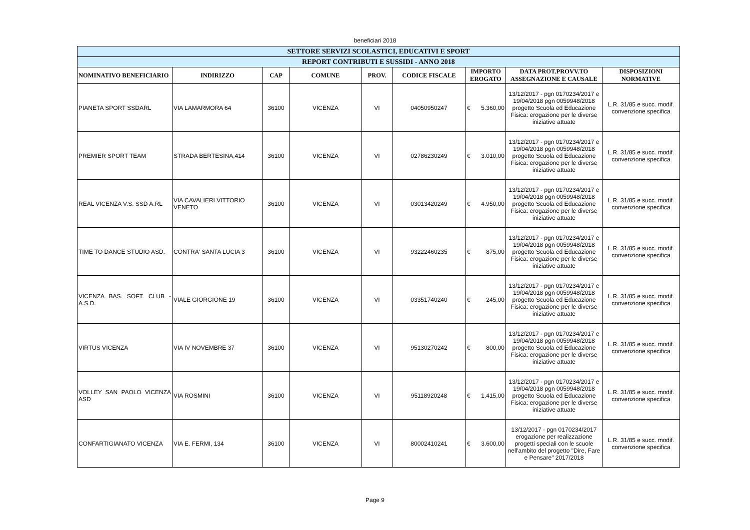beneficiari 2018
| SETTORE SERVIZI SCOLASTICI, EDUCATIVI E SPORT | | | | | | | | | |
| --- | --- | --- | --- | --- | --- | --- | --- | --- | --- |
| REPORT CONTRIBUTI E SUSSIDI - ANNO 2018 | | | | | | | | | |
| NOMINATIVO BENEFICIARIO | INDIRIZZO | CAP | COMUNE | PROV. | CODICE FISCALE | IMPORTO EROGATO | | DATA PROT.PROVV.TO ASSEGNAZIONE E CAUSALE | DISPOSIZIONI NORMATIVE |
| PIANETA SPORT SSDARL | VIA LAMARMORA 64 | 36100 | VICENZA | VI | 04050950247 | € | 5.360,00 | 13/12/2017 - pgn 0170234/2017 e 19/04/2018 pgn 0059948/2018 progetto Scuola ed Educazione Fisica: erogazione per le diverse iniziative attuate | L.R. 31/85 e succ. modif. convenzione specifica |
| PREMIER SPORT TEAM | STRADA BERTESINA,414 | 36100 | VICENZA | VI | 02786230249 | € | 3.010,00 | 13/12/2017 - pgn 0170234/2017 e 19/04/2018 pgn 0059948/2018 progetto Scuola ed Educazione Fisica: erogazione per le diverse iniziative attuate | L.R. 31/85 e succ. modif. convenzione specifica |
| REAL VICENZA V.S. SSD A.RL | VIA CAVALIERI VITTORIO VENETO | 36100 | VICENZA | VI | 03013420249 | € | 4.950,00 | 13/12/2017 - pgn 0170234/2017 e 19/04/2018 pgn 0059948/2018 progetto Scuola ed Educazione Fisica: erogazione per le diverse iniziative attuate | L.R. 31/85 e succ. modif. convenzione specifica |
| TIME TO DANCE STUDIO ASD. | CONTRA' SANTA LUCIA 3 | 36100 | VICENZA | VI | 93222460235 | € | 875,00 | 13/12/2017 - pgn 0170234/2017 e 19/04/2018 pgn 0059948/2018 progetto Scuola ed Educazione Fisica: erogazione per le diverse iniziative attuate | L.R. 31/85 e succ. modif. convenzione specifica |
| VICENZA BAS. SOFT. CLUB - A.S.D. | VIALE GIORGIONE 19 | 36100 | VICENZA | VI | 03351740240 | € | 245,00 | 13/12/2017 - pgn 0170234/2017 e 19/04/2018 pgn 0059948/2018 progetto Scuola ed Educazione Fisica: erogazione per le diverse iniziative attuate | L.R. 31/85 e succ. modif. convenzione specifica |
| VIRTUS VICENZA | VIA IV NOVEMBRE 37 | 36100 | VICENZA | VI | 95130270242 | € | 800,00 | 13/12/2017 - pgn 0170234/2017 e 19/04/2018 pgn 0059948/2018 progetto Scuola ed Educazione Fisica: erogazione per le diverse iniziative attuate | L.R. 31/85 e succ. modif. convenzione specifica |
| VOLLEY SAN PAOLO VICENZA ASD | VIA ROSMINI | 36100 | VICENZA | VI | 95118920248 | € | 1.415,00 | 13/12/2017 - pgn 0170234/2017 e 19/04/2018 pgn 0059948/2018 progetto Scuola ed Educazione Fisica: erogazione per le diverse iniziative attuate | L.R. 31/85 e succ. modif. convenzione specifica |
| CONFARTIGIANATO VICENZA | VIA E. FERMI, 134 | 36100 | VICENZA | VI | 80002410241 | € | 3.600,00 | 13/12/2017 - pgn 0170234/2017 erogazione per realizzazione progetti speciali con le scuole nell'ambito del progetto "Dire, Fare e Pensare" 2017/2018 | L.R. 31/85 e succ. modif. convenzione specifica |
Page 9